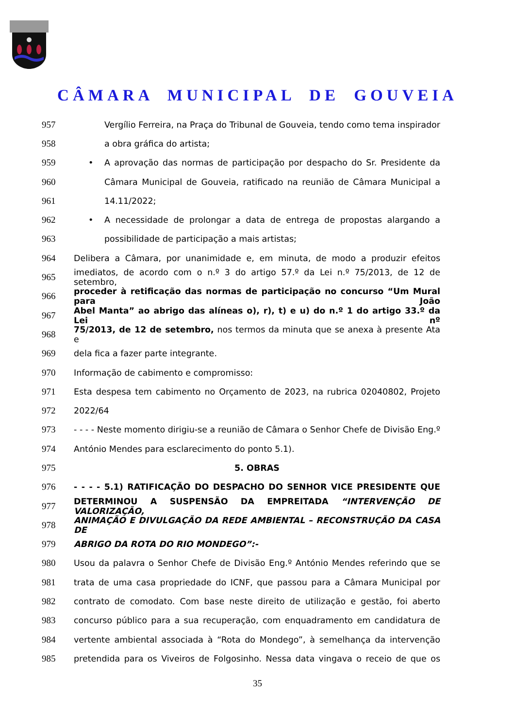CÂMARA MUNICIPAL DE GOUVEIA
957 Vergílio Ferreira, na Praça do Tribunal de Gouveia, tendo como tema inspirador
958 a obra gráfica do artista;
959 • A aprovação das normas de participação por despacho do Sr. Presidente da
960 Câmara Municipal de Gouveia, ratificado na reunião de Câmara Municipal a
961 14.11/2022;
962 • A necessidade de prolongar a data de entrega de propostas alargando a
963 possibilidade de participação a mais artistas;
964 Delibera a Câmara, por unanimidade e, em minuta, de modo a produzir efeitos
965 imediatos, de acordo com o n.º 3 do artigo 57.º da Lei n.º 75/2013, de 12 de setembro,
966 proceder à retificação das normas de participação no concurso “Um Mural para João
967 Abel Manta” ao abrigo das alíneas o), r), t) e u) do n.º 1 do artigo 33.º da Lei nº
968 75/2013, de 12 de setembro, nos termos da minuta que se anexa à presente Ata e
969 dela fica a fazer parte integrante.
970 Informação de cabimento e compromisso:
971 Esta despesa tem cabimento no Orçamento de 2023, na rubrica 02040802, Projeto
972 2022/64
973 - - - - Neste momento dirigiu-se a reunião de Câmara o Senhor Chefe de Divisão Eng.º
974 António Mendes para esclarecimento do ponto 5.1).
975 5. OBRAS
976 - - - - 5.1) RATIFICAÇÃO DO DESPACHO DO SENHOR VICE PRESIDENTE QUE
977 DETERMINOU A SUSPENSÃO DA EMPREITADA “INTERVENÇÃO DE VALORIZAÇÃO,
978 ANIMAÇÃO E DIVULGAÇÃO DA REDE AMBIENTAL – RECONSTRUÇÃO DA CASA DE
979 ABRIGO DA ROTA DO RIO MONDEGO”:-
980 Usou da palavra o Senhor Chefe de Divisão Eng.º António Mendes referindo que se
981 trata de uma casa propriedade do ICNF, que passou para a Câmara Municipal por
982 contrato de comodato. Com base neste direito de utilização e gestão, foi aberto
983 concurso público para a sua recuperação, com enquadramento em candidatura de
984 vertente ambiental associada à “Rota do Mondego”, à semelhança da intervenção
985 pretendida para os Viveiros de Folgosinho. Nessa data vingava o receio de que os
35